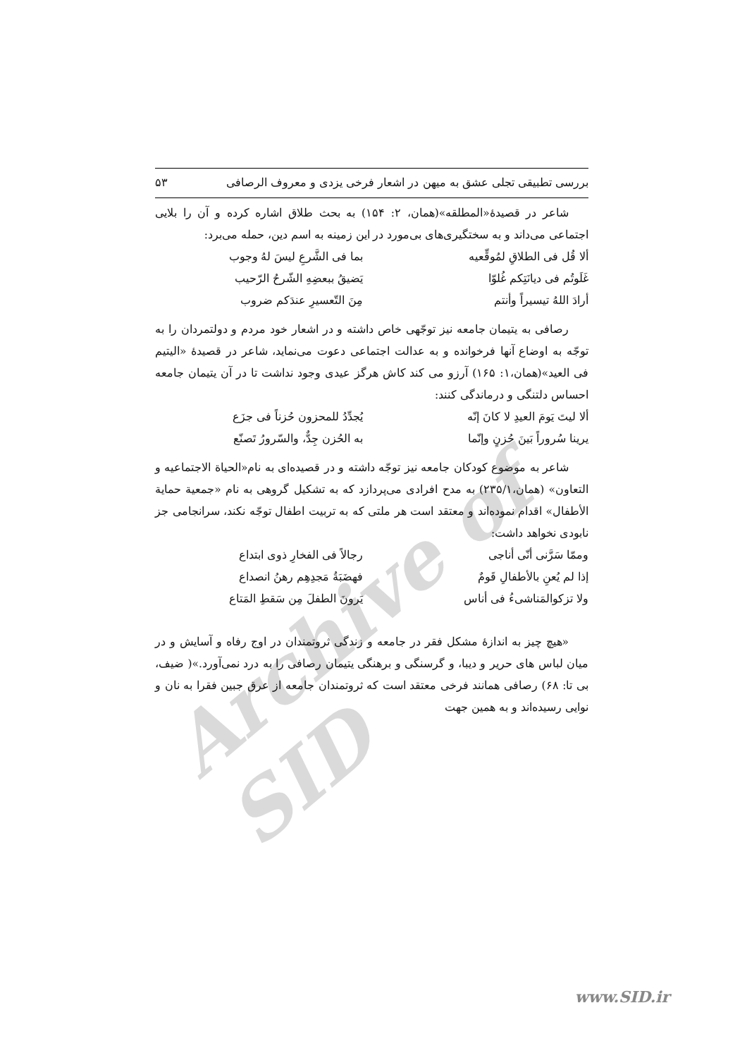Archive of SID
بررسی تطبیقی تجلی عشق به میهن در اشعار فرخی یزدی و معروف الرصافی ۵۳
شاعر در قصیدهٔ«المطلقه»(همان، ۲: ۱۵۴) به بحث طلاق اشاره کرده و آن را بلایی اجتماعی می‌داند و به سختگیری‌های بی‌مورد در این زمینه به اسم دین، حمله می‌برد:
ألا قُل فی الطلاقِ لمُوقِّعیه بما فی الشَّرعِ لیسَ لهُ وجوب
غَلَوتُم فی دیانَتِکم غُلوّا یَضیقُ ببعضِهِ الشّرحُ الرّحیب
أرادَ اللهُ تیسیراً وأنتم مِنَ التّعسیرِ عندَکم ضروب
رصافی به یتیمان جامعه نیز توجّهی خاص داشته و در اشعار خود مردم و دولتمردان را به توجّه به اوضاع آنها فرخوانده و به عدالت اجتماعی دعوت می‌نماید، شاعر در قصیدهٔ «الیتیم فی العید»(همان،۱: ۱۶۵) آرزو می کند کاش هرگز عیدی وجود نداشت تا در آن یتیمان جامعه احساس دلتنگی و درماندگی کنند:
ألا لیتَ یَومَ العیدِ لا کانَ إنّه یُجدِّدُ للمحزون حُزناً فی جزَع
یرینا سُروراً بَینَ حُزنٍ وإنّما به الحُزن جِدٌّ، والسّرورُ تَصنّع
شاعر به موضوع کودکان جامعه نیز توجّه داشته و در قصیده‌ای به نام«الحیاة الاجتماعیه و التعاون» (همان،۲۳۵/۱) به مدح افرادی می‌پردازد که به تشکیل گروهی به نام «جمعیة حمایة الأطفال» اقدام نموده‌اند و معتقد است هر ملتی که به تربیت اطفال توجّه نکند، سرانجامی جز نابودی نخواهد داشت:
وممّا سَرَّنی أنّی أناجی رجالاً فی الفخارِ ذوی ابتداع
إذا لم یُعنِ بالأطفالِ قَومٌ فهضَبَةُ مَجدِهِم رهنُ انصداع
ولا تزکوالمَناشیءُ فی أناس یَرونَ الطفلَ مِن سَقطِ المَتاع
«هیچ چیز به اندازهٔ مشکل فقر در جامعه و زندگی ثروتمندان در اوج رفاه و آسایش و در میان لباس های حریر و دیبا، و گرسنگی و برهنگی یتیمان رصافی را به درد نمی‌آورد.»( ضیف، بی تا: ۶۸) رصافی همانند فرخی معتقد است که ثروتمندان جامعه از عرق جبین فقرا به نان و نوایی رسیده‌اند و به همین جهت
www.SID.ir